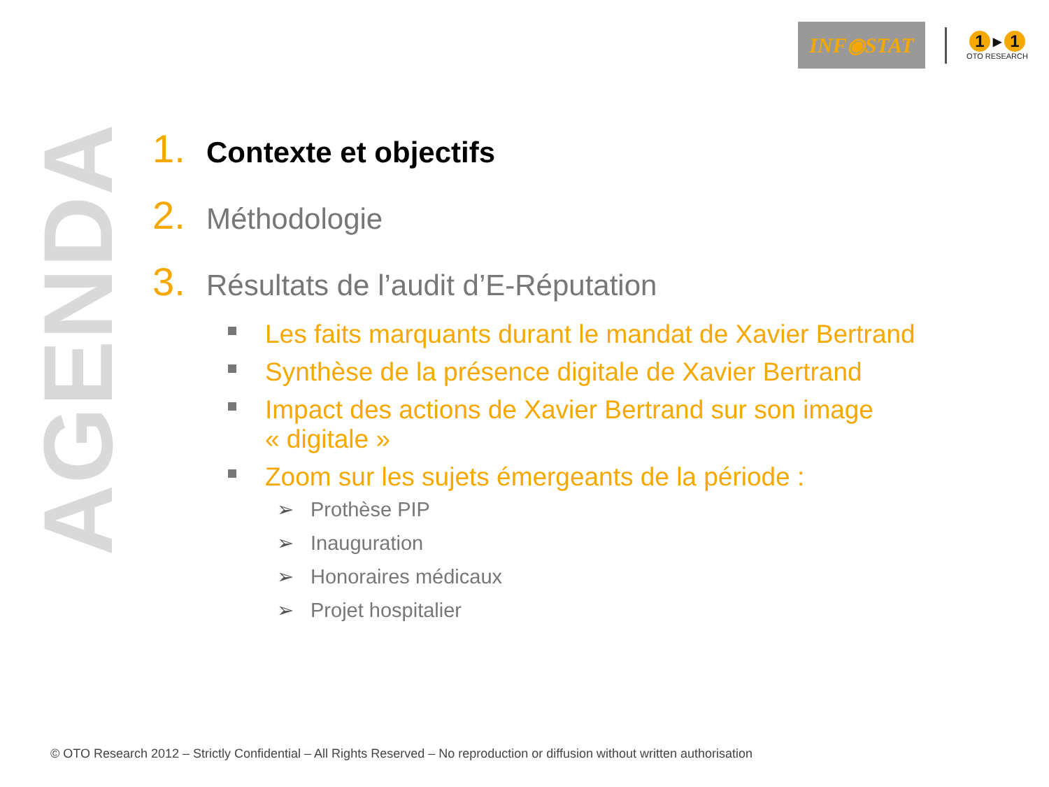INF◉STAT
1 ▸ 1
OTO RESEARCH
AGENDA
1. Contexte et objectifs
2. Méthodologie
3. Résultats de l’audit d’E-Réputation
Les faits marquants durant le mandat de Xavier Bertrand
Synthèse de la présence digitale de Xavier Bertrand
Impact des actions de Xavier Bertrand sur son image
« digitale »
Zoom sur les sujets émergeants de la période :
➢ Prothèse PIP
➢ Inauguration
➢ Honoraires médicaux
➢ Projet hospitalier
© OTO Research 2012 – Strictly Confidential – All Rights Reserved – No reproduction or diffusion without written authorisation